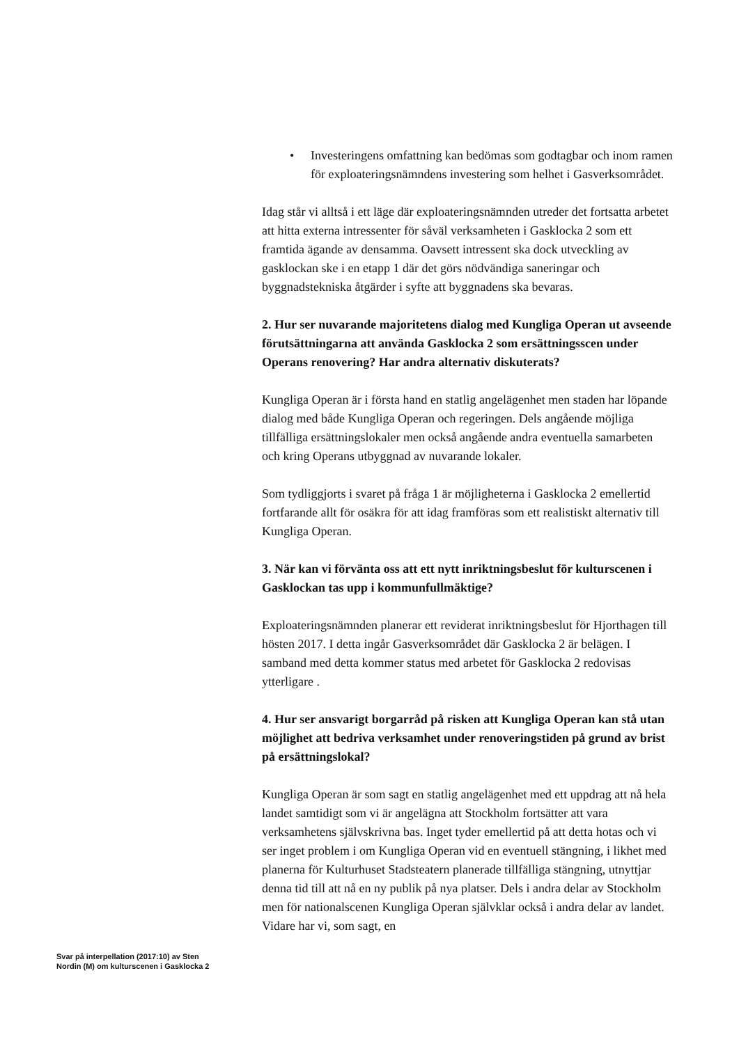• Investeringens omfattning kan bedömas som godtagbar och inom ramen för exploateringsnämndens investering som helhet i Gasverksområdet.
Idag står vi alltså i ett läge där exploateringsnämnden utreder det fortsatta arbetet att hitta externa intressenter för såväl verksamheten i Gasklocka 2 som ett framtida ägande av densamma. Oavsett intressent ska dock utveckling av gasklockan ske i en etapp 1 där det görs nödvändiga saneringar och byggnadstekniska åtgärder i syfte att byggnadens ska bevaras.
2. Hur ser nuvarande majoritetens dialog med Kungliga Operan ut avseende förutsättningarna att använda Gasklocka 2 som ersättningsscen under Operans renovering? Har andra alternativ diskuterats?
Kungliga Operan är i första hand en statlig angelägenhet men staden har löpande dialog med både Kungliga Operan och regeringen. Dels angående möjliga tillfälliga ersättningslokaler men också angående andra eventuella samarbeten och kring Operans utbyggnad av nuvarande lokaler.
Som tydliggjorts i svaret på fråga 1 är möjligheterna i Gasklocka 2 emellertid fortfarande allt för osäkra för att idag framföras som ett realistiskt alternativ till Kungliga Operan.
3. När kan vi förvänta oss att ett nytt inriktningsbeslut för kulturscenen i Gasklockan tas upp i kommunfullmäktige?
Exploateringsnämnden planerar ett reviderat inriktningsbeslut för Hjorthagen till hösten 2017. I detta ingår Gasverksområdet där Gasklocka 2 är belägen. I samband med detta kommer status med arbetet för Gasklocka 2 redovisas ytterligare .
4. Hur ser ansvarigt borgarråd på risken att Kungliga Operan kan stå utan möjlighet att bedriva verksamhet under renoveringstiden på grund av brist på ersättningslokal?
Kungliga Operan är som sagt en statlig angelägenhet med ett uppdrag att nå hela landet samtidigt som vi är angelägna att Stockholm fortsätter att vara verksamhetens självskrivna bas. Inget tyder emellertid på att detta hotas och vi ser inget problem i om Kungliga Operan vid en eventuell stängning, i likhet med planerna för Kulturhuset Stadsteatern planerade tillfälliga stängning, utnyttjar denna tid till att nå en ny publik på nya platser. Dels i andra delar av Stockholm men för nationalscenen Kungliga Operan självklar också i andra delar av landet. Vidare har vi, som sagt, en
Svar på interpellation (2017:10) av Sten Nordin (M) om kulturscenen i Gasklocka 2